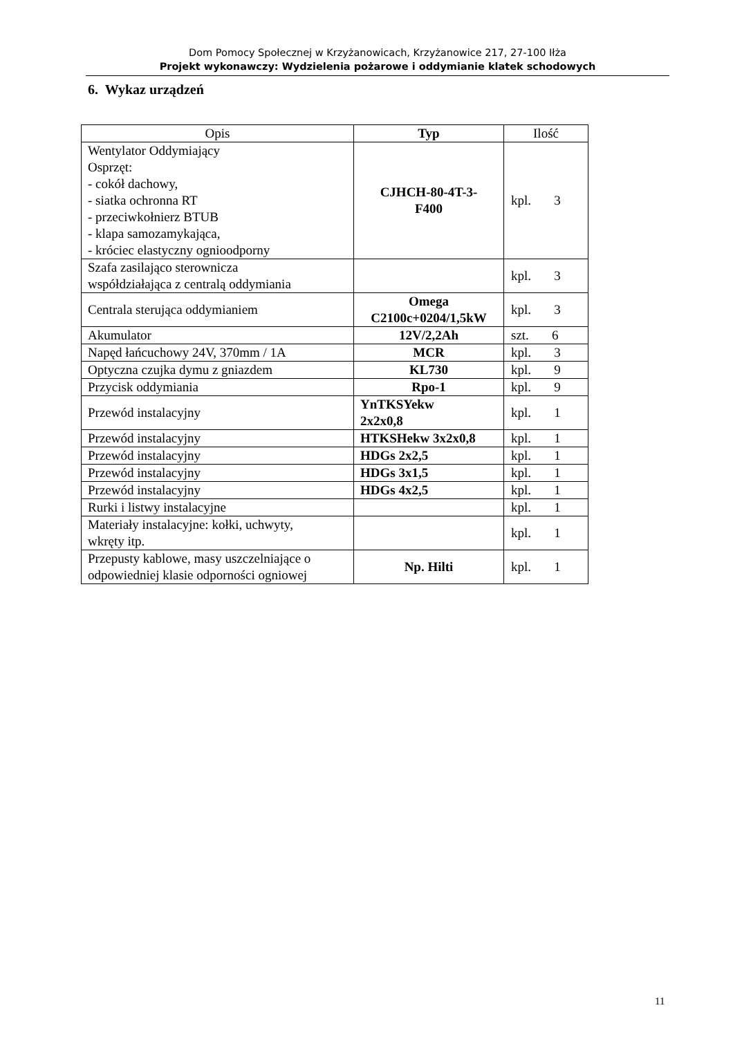Dom Pomocy Społecznej w Krzyżanowicach, Krzyżanowice 217, 27-100 Iłża
Projekt wykonawczy: Wydzielenia pożarowe i oddymianie klatek schodowych
6. Wykaz urządzeń
| Opis | Typ | Ilość |
| --- | --- | --- |
| Wentylator Oddymiający Osprzęt: - cokół dachowy, - siatka ochronna RT - przeciwkołnierz BTUB - klapa samozamykająca, - króciec elastyczny ognioodporny | CJHCH-80-4T-3- F400 | kpl. 3 |
| Szafa zasilająco sterownicza współdziałająca z centralą oddymiania | | kpl. 3 |
| Centrala sterująca oddymianiem | Omega C2100c+0204/1,5kW | kpl. 3 |
| Akumulator | 12V/2,2Ah | szt. 6 |
| Napęd łańcuchowy 24V, 370mm / 1A | MCR | kpl. 3 |
| Optyczna czujka dymu z gniazdem | KL730 | kpl. 9 |
| Przycisk oddymiania | Rpo-1 | kpl. 9 |
| Przewód instalacyjny | YnTKSYekw 2x2x0,8 | kpl. 1 |
| Przewód instalacyjny | HTKSHekw 3x2x0,8 | kpl. 1 |
| Przewód instalacyjny | HDGs 2x2,5 | kpl. 1 |
| Przewód instalacyjny | HDGs 3x1,5 | kpl. 1 |
| Przewód instalacyjny | HDGs 4x2,5 | kpl. 1 |
| Rurki i listwy instalacyjne | | kpl. 1 |
| Materiały instalacyjne: kołki, uchwyty, wkręty itp. | | kpl. 1 |
| Przepusty kablowe, masy uszczelniające o odpowiedniej klasie odporności ogniowej | Np. Hilti | kpl. 1 |
11